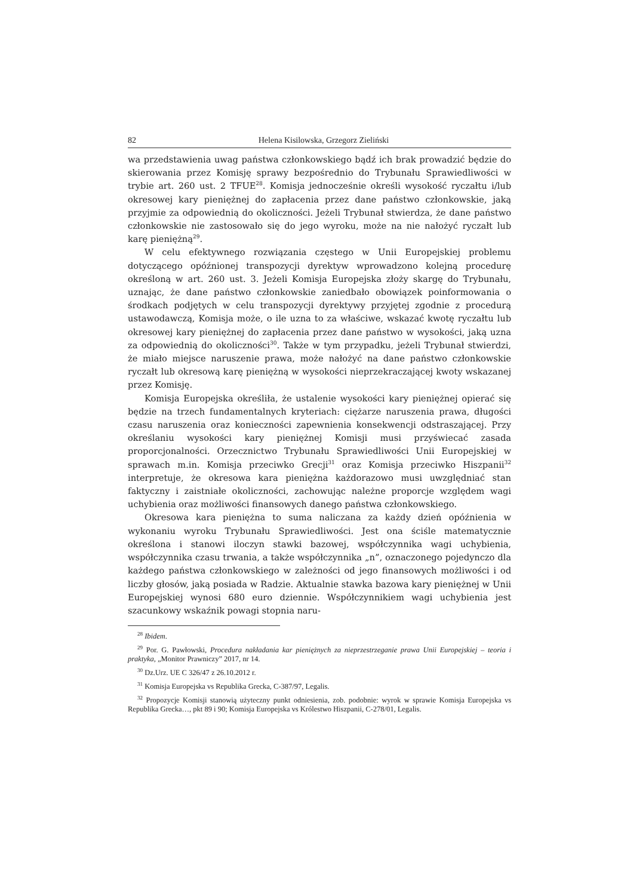82 Helena Kisilowska, Grzegorz Zieliński
wa przedstawienia uwag państwa członkowskiego bądź ich brak prowadzić będzie do skierowania przez Komisję sprawy bezpośrednio do Trybunału Sprawiedliwości w trybie art. 260 ust. 2 TFUE<sup>28</sup>. Komisja jednocześnie określi wysokość ryczałtu i/lub okresowej kary pieniężnej do zapłacenia przez dane państwo członkowskie, jaką przyjmie za odpowiednią do okoliczności. Jeżeli Trybunał stwierdza, że dane państwo członkowskie nie zastosowało się do jego wyroku, może na nie nałożyć ryczałt lub karę pieniężną<sup>29</sup>.
W celu efektywnego rozwiązania częstego w Unii Europejskiej problemu dotyczącego opóźnionej transpozycji dyrektyw wprowadzono kolejną procedurę określoną w art. 260 ust. 3. Jeżeli Komisja Europejska złoży skargę do Trybunału, uznając, że dane państwo członkowskie zaniedbało obowiązek poinformowania o środkach podjętych w celu transpozycji dyrektywy przyjętej zgodnie z procedurą ustawodawczą, Komisja może, o ile uzna to za właściwe, wskazać kwotę ryczałtu lub okresowej kary pieniężnej do zapłacenia przez dane państwo w wysokości, jaką uzna za odpowiednią do okoliczności<sup>30</sup>. Także w tym przypadku, jeżeli Trybunał stwierdzi, że miało miejsce naruszenie prawa, może nałożyć na dane państwo członkowskie ryczałt lub okresową karę pieniężną w wysokości nieprzekraczającej kwoty wskazanej przez Komisję.
Komisja Europejska określiła, że ustalenie wysokości kary pieniężnej opierać się będzie na trzech fundamentalnych kryteriach: ciężarze naruszenia prawa, długości czasu naruszenia oraz konieczności zapewnienia konsekwencji odstraszającej. Przy określaniu wysokości kary pieniężnej Komisji musi przyświecać zasada proporcjonalności. Orzecznictwo Trybunału Sprawiedliwości Unii Europejskiej w sprawach m.in. Komisja przeciwko Grecji<sup>31</sup> oraz Komisja przeciwko Hiszpanii<sup>32</sup> interpretuje, że okresowa kara pieniężna każdorazowo musi uwzględniać stan faktyczny i zaistniałe okoliczności, zachowując należne proporcje względem wagi uchybienia oraz możliwości finansowych danego państwa członkowskiego.
Okresowa kara pieniężna to suma naliczana za każdy dzień opóźnienia w wykonaniu wyroku Trybunału Sprawiedliwości. Jest ona ściśle matematycznie określona i stanowi iloczyn stawki bazowej, współczynnika wagi uchybienia, współczynnika czasu trwania, a także współczynnika „n”, oznaczonego pojedynczo dla każdego państwa członkowskiego w zależności od jego finansowych możliwości i od liczby głosów, jaką posiada w Radzie. Aktualnie stawka bazowa kary pieniężnej w Unii Europejskiej wynosi 680 euro dziennie. Współczynnikiem wagi uchybienia jest szacunkowy wskaźnik powagi stopnia naru-
<sup>28</sup> Ibidem.
<sup>29</sup> Por. G. Pawłowski, Procedura nakładania kar pieniężnych za nieprzestrzeganie prawa Unii Europejskiej – teoria i praktyka, „Monitor Prawniczy” 2017, nr 14.
<sup>30</sup> Dz.Urz. UE C 326/47 z 26.10.2012 r.
<sup>31</sup> Komisja Europejska vs Republika Grecka, C-387/97, Legalis.
<sup>32</sup> Propozycje Komisji stanowią użyteczny punkt odniesienia, zob. podobnie: wyrok w sprawie Komisja Europejska vs Republika Grecka…, pkt 89 i 90; Komisja Europejska vs Królestwo Hiszpanii, C-278/01, Legalis.